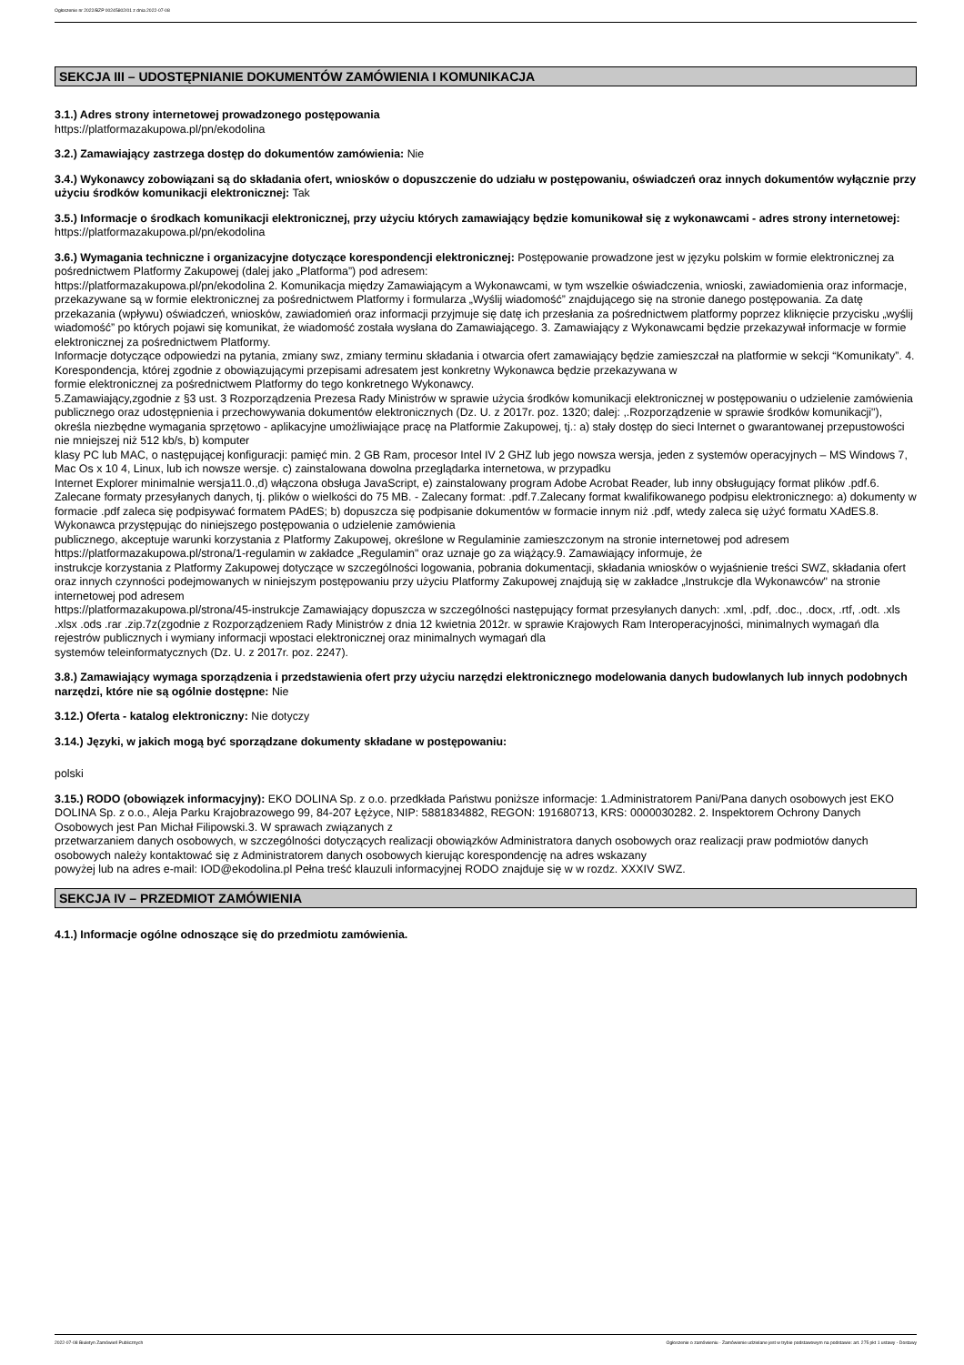Ogłoszenie nr 2022/BZP 00245802/01 z dnia 2022-07-08
SEKCJA III – UDOSTĘPNIANIE DOKUMENTÓW ZAMÓWIENIA I KOMUNIKACJA
3.1.) Adres strony internetowej prowadzonego postępowania
https://platformazakupowa.pl/pn/ekodolina
3.2.) Zamawiający zastrzega dostęp do dokumentów zamówienia: Nie
3.4.) Wykonawcy zobowiązani są do składania ofert, wniosków o dopuszczenie do udziału w postępowaniu, oświadczeń oraz innych dokumentów wyłącznie przy użyciu środków komunikacji elektronicznej: Tak
3.5.) Informacje o środkach komunikacji elektronicznej, przy użyciu których zamawiający będzie komunikował się z wykonawcami - adres strony internetowej: https://platformazakupowa.pl/pn/ekodolina
3.6.) Wymagania techniczne i organizacyjne dotyczące korespondencji elektronicznej: Postępowanie prowadzone jest w języku polskim w formie elektronicznej za pośrednictwem Platformy Zakupowej (dalej jako „Platforma”) pod adresem:
https://platformazakupowa.pl/pn/ekodolina 2. Komunikacja między Zamawiającym a Wykonawcami, w tym wszelkie oświadczenia, wnioski, zawiadomienia oraz informacje, przekazywane są w formie elektronicznej za pośrednictwem Platformy i formularza „Wyślij wiadomość” znajdującego się na stronie danego postępowania. Za datę przekazania (wpływu) oświadczeń, wniosków, zawiadomień oraz informacji przyjmuje się datę ich przesłania za pośrednictwem platformy poprzez kliknięcie przycisku „wyślij wiadomość” po których pojawi się komunikat, że wiadomość została wysłana do Zamawiającego. 3. Zamawiający z Wykonawcami będzie przekazywał informacje w formie elektronicznej za pośrednictwem Platformy.
Informacje dotyczące odpowiedzi na pytania, zmiany swz, zmiany terminu składania i otwarcia ofert zamawiający będzie zamieszczał na platformie w sekcji “Komunikaty”. 4. Korespondencja, której zgodnie z obowiązującymi przepisami adresatem jest konkretny Wykonawca będzie przekazywana w
formie elektronicznej za pośrednictwem Platformy do tego konkretnego Wykonawcy.
5.Zamawiający,zgodnie z §3 ust. 3 Rozporządzenia Prezesa Rady Ministrów w sprawie użycia środków komunikacji elektronicznej w postępowaniu o udzielenie zamówienia publicznego oraz udostępnienia i przechowywania dokumentów elektronicznych (Dz. U. z 2017r. poz. 1320; dalej: ,.Rozporządzenie w sprawie środków komunikacji"), określa niezbędne wymagania sprzętowo - aplikacyjne umożliwiające pracę na Platformie Zakupowej, tj.: a) stały dostęp do sieci Internet o gwarantowanej przepustowości nie mniejszej niż 512 kb/s, b) komputer
klasy PC lub MAC, o następującej konfiguracji: pamięć min. 2 GB Ram, procesor Intel IV 2 GHZ lub jego nowsza wersja, jeden z systemów operacyjnych – MS Windows 7, Mac Os x 10 4, Linux, lub ich nowsze wersje. c) zainstalowana dowolna przeglądarka internetowa, w przypadku
Internet Explorer minimalnie wersja11.0.,d) włączona obsługa JavaScript, e) zainstalowany program Adobe Acrobat Reader, lub inny obsługujący format plików .pdf.6. Zalecane formaty przesyłanych danych, tj. plików o wielkości do 75 MB. - Zalecany format: .pdf.7.Zalecany format kwalifikowanego podpisu elektronicznego: a) dokumenty w formacie .pdf zaleca się podpisywać formatem PAdES; b) dopuszcza się podpisanie dokumentów w formacie innym niż .pdf, wtedy zaleca się użyć formatu XAdES.8. Wykonawca przystępując do niniejszego postępowania o udzielenie zamówienia
publicznego, akceptuje warunki korzystania z Platformy Zakupowej, określone w Regulaminie zamieszczonym na stronie internetowej pod adresem https://platformazakupowa.pl/strona/1-regulamin w zakładce „Regulamin" oraz uznaje go za wiążący.9. Zamawiający informuje, że
instrukcje korzystania z Platformy Zakupowej dotyczące w szczególności logowania, pobrania dokumentacji, składania wniosków o wyjaśnienie treści SWZ, składania ofert oraz innych czynności podejmowanych w niniejszym postępowaniu przy użyciu Platformy Zakupowej znajdują się w zakładce „Instrukcje dla Wykonawców" na stronie internetowej pod adresem
https://platformazakupowa.pl/strona/45-instrukcje Zamawiający dopuszcza w szczególności następujący format przesyłanych danych: .xml, .pdf, .doc., .docx, .rtf, .odt. .xls .xlsx .ods .rar .zip.7z(zgodnie z Rozporządzeniem Rady Ministrów z dnia 12 kwietnia 2012r. w sprawie Krajowych Ram Interoperacyjności, minimalnych wymagań dla rejestrów publicznych i wymiany informacji wpostaci elektronicznej oraz minimalnych wymagań dla
systemów teleinformatycznych (Dz. U. z 2017r. poz. 2247).
3.8.) Zamawiający wymaga sporządzenia i przedstawienia ofert przy użyciu narzędzi elektronicznego modelowania danych budowlanych lub innych podobnych narzędzi, które nie są ogólnie dostępne: Nie
3.12.) Oferta - katalog elektroniczny: Nie dotyczy
3.14.) Języki, w jakich mogą być sporządzane dokumenty składane w postępowaniu:
polski
3.15.) RODO (obowiązek informacyjny): EKO DOLINA Sp. z o.o. przedkłada Państwu poniższe informacje: 1.Administratorem Pani/Pana danych osobowych jest EKO DOLINA Sp. z o.o., Aleja Parku Krajobrazowego 99, 84-207 Łężyce, NIP: 5881834882, REGON: 191680713, KRS: 0000030282. 2. Inspektorem Ochrony Danych Osobowych jest Pan Michał Filipowski.3. W sprawach związanych z
przetwarzaniem danych osobowych, w szczególności dotyczących realizacji obowiązków Administratora danych osobowych oraz realizacji praw podmiotów danych osobowych należy kontaktować się z Administratorem danych osobowych kierując korespondencję na adres wskazany
powyżej lub na adres e-mail: IOD@ekodolina.pl Pełna treść klauzuli informacyjnej RODO znajduje się w w rozdz. XXXIV SWZ.
SEKCJA IV – PRZEDMIOT ZAMÓWIENIA
4.1.) Informacje ogólne odnoszące się do przedmiotu zamówienia.
2022-07-08 Biuletyn Zamówień Publicznych Ogłoszenie o zamówieniu - Zamówienie udzielane jest w trybie podstawowym na podstawie: art. 275 pkt 1 ustawy - Dostawy